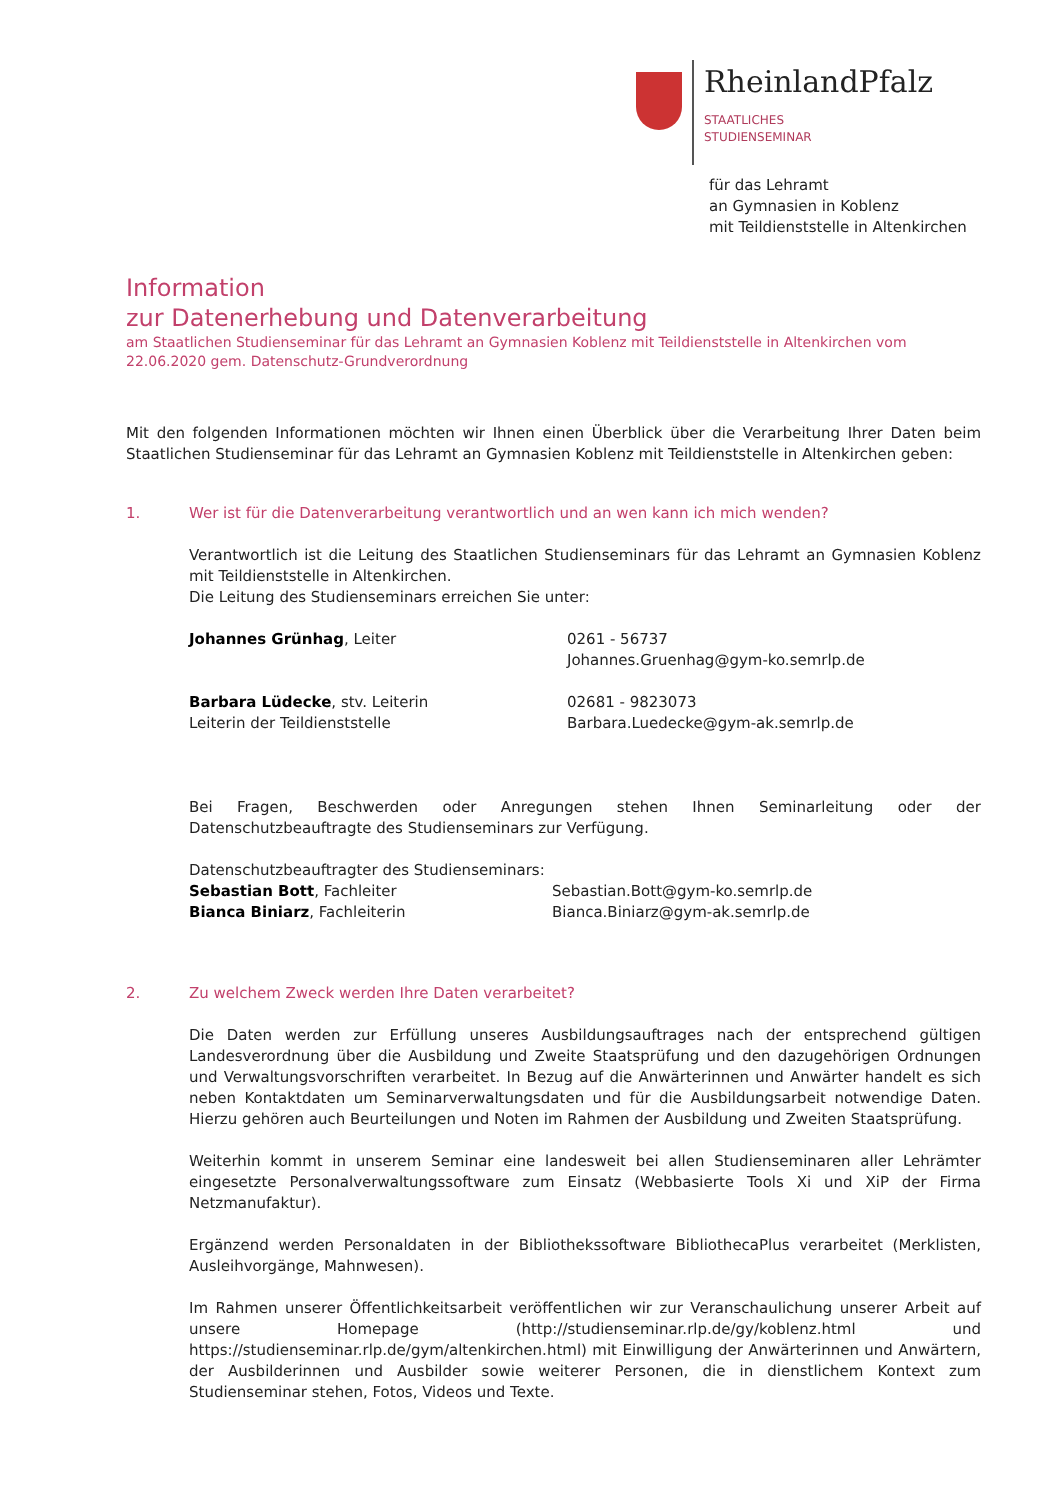RheinlandPfalz
STAATLICHES
STUDIENSEMINAR
für das Lehramt
an Gymnasien in Koblenz
mit Teildienststelle in Altenkirchen
Information
zur Datenerhebung und Datenverarbeitung
am Staatlichen Studienseminar für das Lehramt an Gymnasien Koblenz mit Teildienststelle in Altenkirchen vom 22.06.2020 gem. Datenschutz-Grundverordnung
Mit den folgenden Informationen möchten wir Ihnen einen Überblick über die Verarbeitung Ihrer Daten beim Staatlichen Studienseminar für das Lehramt an Gymnasien Koblenz mit Teildienststelle in Altenkirchen geben:
1. Wer ist für die Datenverarbeitung verantwortlich und an wen kann ich mich wenden?
Verantwortlich ist die Leitung des Staatlichen Studienseminars für das Lehramt an Gymnasien Koblenz mit Teildienststelle in Altenkirchen.
Die Leitung des Studienseminars erreichen Sie unter:
Johannes Grünhag, Leiter 0261 - 56737
Johannes.Gruenhag@gym-ko.semrlp.de
Barbara Lüdecke, stv. Leiterin
Leiterin der Teildienststelle
02681 - 9823073
Barbara.Luedecke@gym-ak.semrlp.de
Bei Fragen, Beschwerden oder Anregungen stehen Ihnen Seminarleitung oder der Datenschutzbeauftragte des Studienseminars zur Verfügung.
Datenschutzbeauftragter des Studienseminars:
Sebastian Bott, Fachleiter
Bianca Biniarz, Fachleiterin
Sebastian.Bott@gym-ko.semrlp.de
Bianca.Biniarz@gym-ak.semrlp.de
2. Zu welchem Zweck werden Ihre Daten verarbeitet?
Die Daten werden zur Erfüllung unseres Ausbildungsauftrages nach der entsprechend gültigen Landesverordnung über die Ausbildung und Zweite Staatsprüfung und den dazugehörigen Ordnungen und Verwaltungsvorschriften verarbeitet. In Bezug auf die Anwärterinnen und Anwärter handelt es sich neben Kontaktdaten um Seminarverwaltungsdaten und für die Ausbildungsarbeit notwendige Daten. Hierzu gehören auch Beurteilungen und Noten im Rahmen der Ausbildung und Zweiten Staatsprüfung.
Weiterhin kommt in unserem Seminar eine landesweit bei allen Studienseminaren aller Lehrämter eingesetzte Personalverwaltungssoftware zum Einsatz (Webbasierte Tools Xi und XiP der Firma Netzmanufaktur).
Ergänzend werden Personaldaten in der Bibliothekssoftware BibliothecaPlus verarbeitet (Merklisten, Ausleihvorgänge, Mahnwesen).
Im Rahmen unserer Öffentlichkeitsarbeit veröffentlichen wir zur Veranschaulichung unserer Arbeit auf unsere Homepage (http://studienseminar.rlp.de/gy/koblenz.html und https://studienseminar.rlp.de/gym/altenkirchen.html) mit Einwilligung der Anwärterinnen und Anwärtern, der Ausbilderinnen und Ausbilder sowie weiterer Personen, die in dienstlichem Kontext zum Studienseminar stehen, Fotos, Videos und Texte.